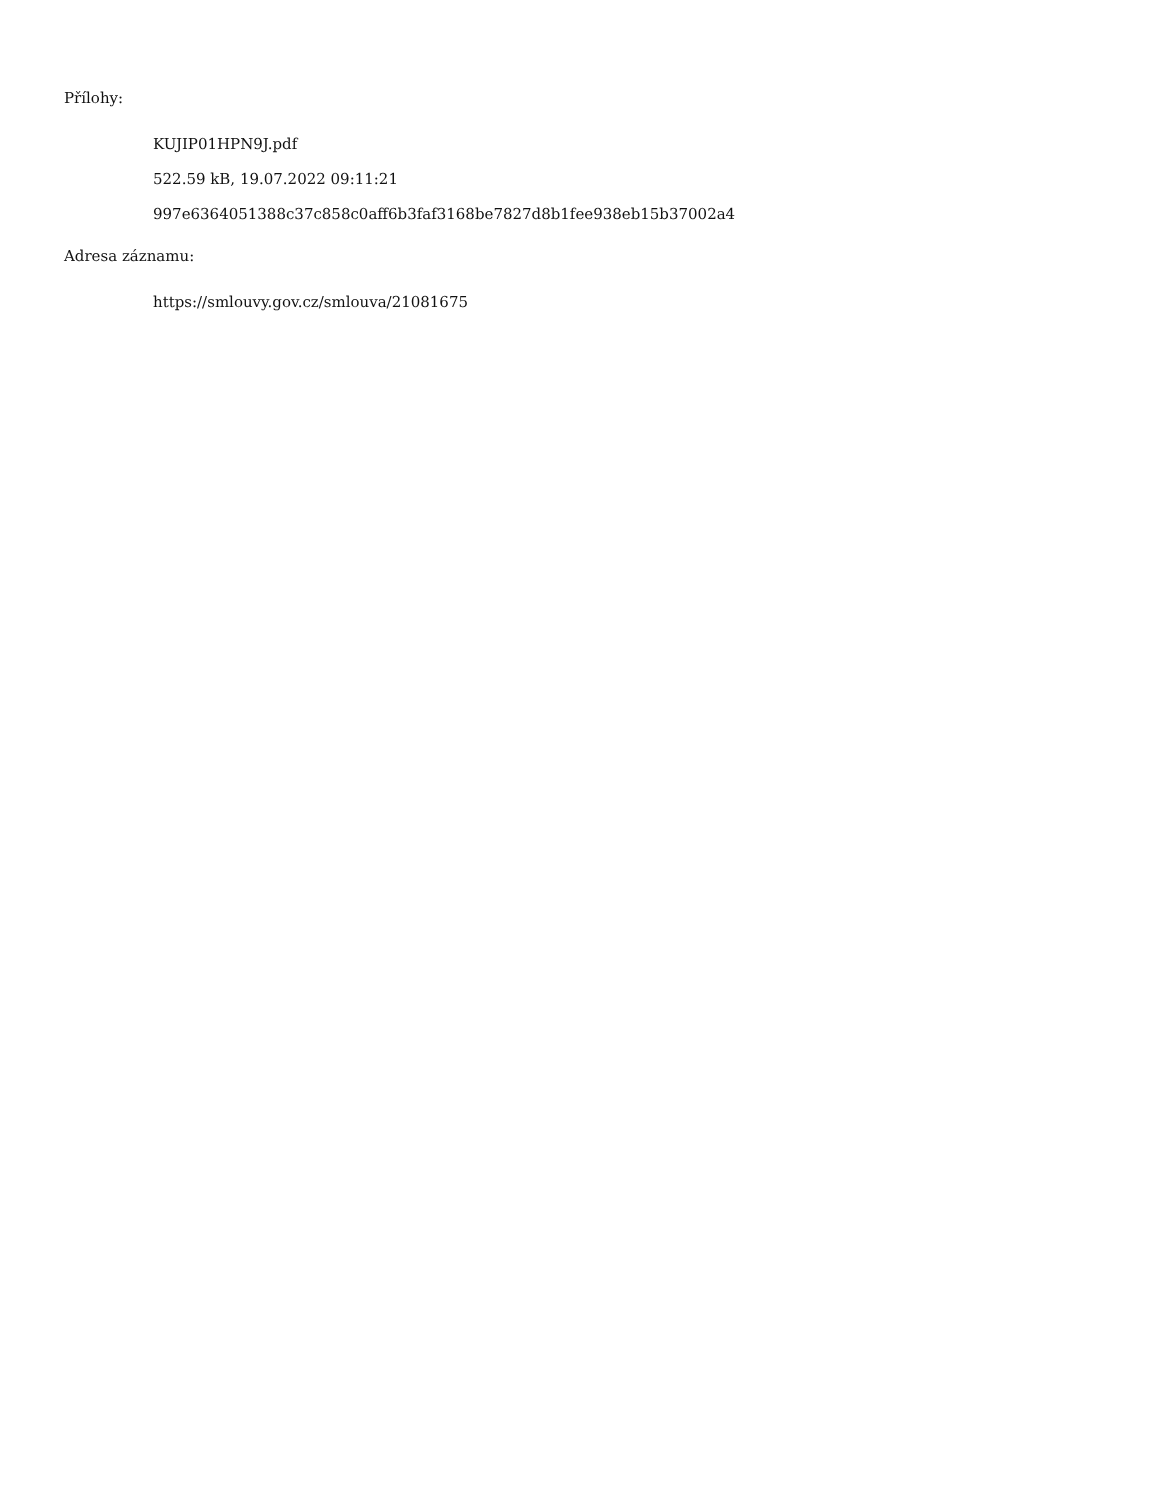Přílohy:
KUJIP01HPN9J.pdf
522.59 kB, 19.07.2022 09:11:21
997e6364051388c37c858c0aff6b3faf3168be7827d8b1fee938eb15b37002a4
Adresa záznamu:
https://smlouvy.gov.cz/smlouva/21081675